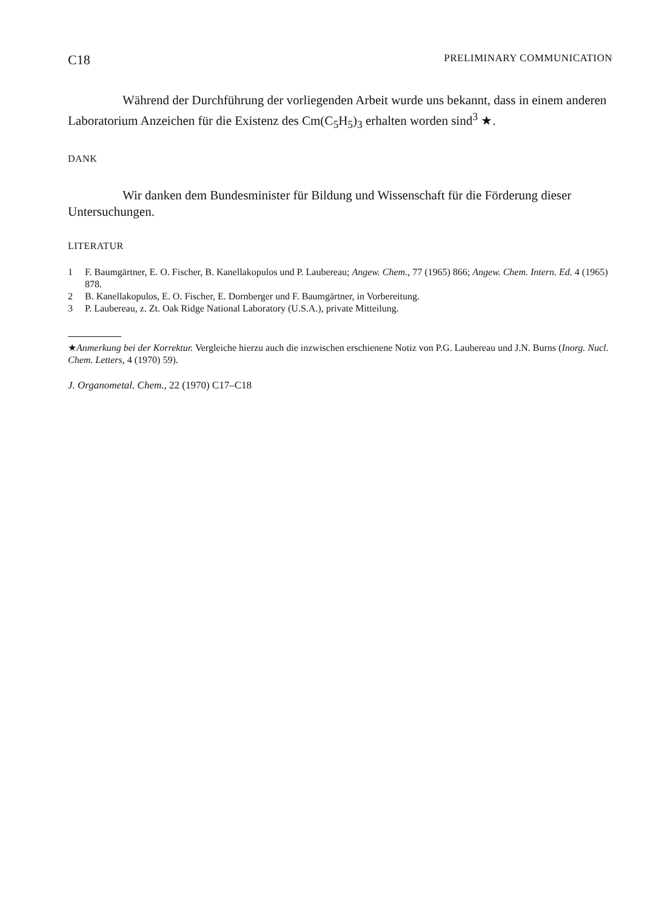C18 PRELIMINARY COMMUNICATION
Während der Durchführung der vorliegenden Arbeit wurde uns bekannt, dass in einem anderen Laboratorium Anzeichen für die Existenz des Cm(C<sub>5</sub>H<sub>5</sub>)<sub>3</sub> erhalten worden sind<sup>3</sup> ★.
DANK
Wir danken dem Bundesminister für Bildung und Wissenschaft für die Förderung dieser Untersuchungen.
LITERATUR
1 F. Baumgärtner, E. O. Fischer, B. Kanellakopulos und P. Laubereau; Angew. Chem., 77 (1965) 866; Angew. Chem. Intern. Ed. 4 (1965) 878.
2 B. Kanellakopulos, E. O. Fischer, E. Dornberger und F. Baumgärtner, in Vorbereitung.
3 P. Laubereau, z. Zt. Oak Ridge National Laboratory (U.S.A.), private Mitteilung.
★Anmerkung bei der Korrektur. Vergleiche hierzu auch die inzwischen erschienene Notiz von P.G. Laubereau und J.N. Burns (Inorg. Nucl. Chem. Letters, 4 (1970) 59).
J. Organometal. Chem., 22 (1970) C17–C18